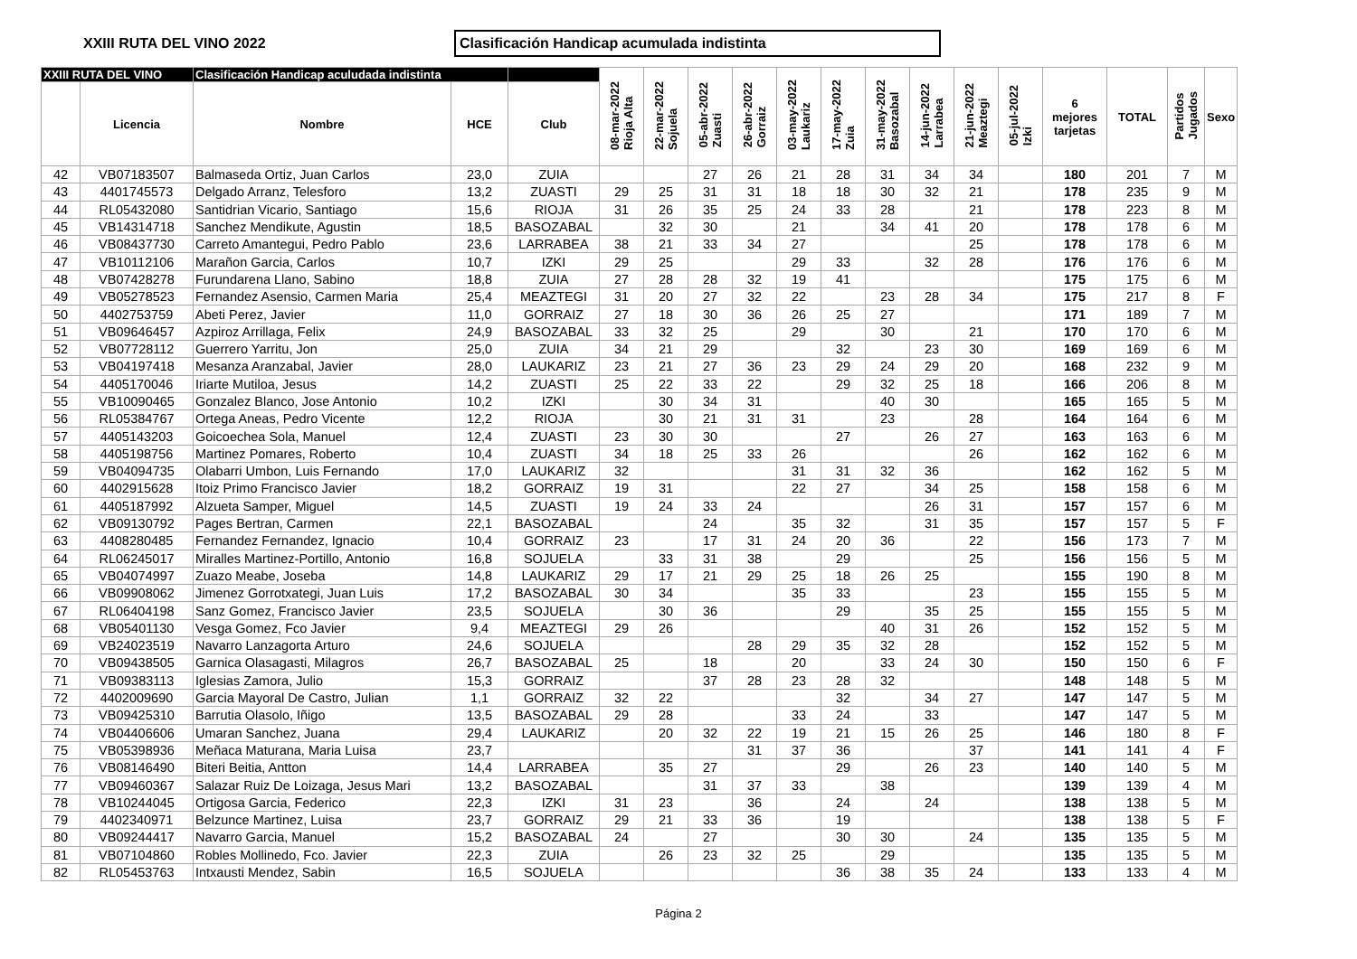XXIII RUTA DEL VINO 2022
Clasificación Handicap acumulada indistinta
| XXIII RUTA DEL VINO | | Clasificación Handicap aculudada indistinta | | | 08-mar-2022 Rioja Alta | 22-mar-2022 Sojuela | 05-abr-2022 Zuasti | 26-abr-2022 Gorraiz | 03-may-2022 Laukariz | 17-may-2022 Zuia | 31-may-2022 Basozabal | 14-jun-2022 Larrabea | 21-jun-2022 Meaztegi | 05-jul-2022 Izki | 6 mejores tarjetas | TOTAL | Partidos Jugados | Sexo |
| --- | --- | --- | --- | --- | --- | --- | --- | --- | --- | --- | --- | --- | --- | --- | --- | --- | --- | --- |
| | Licencia | Nombre | HCE | Club | | | | | | | | | | | | | | |
| 42 | VB07183507 | Balmaseda Ortiz, Juan Carlos | 23,0 | ZUIA | | | 27 | 26 | 21 | 28 | 31 | 34 | 34 | | 180 | 201 | 7 | M |
| 43 | 4401745573 | Delgado Arranz, Telesforo | 13,2 | ZUASTI | 29 | 25 | 31 | 31 | 18 | 18 | 30 | 32 | 21 | | 178 | 235 | 9 | M |
| 44 | RL05432080 | Santidrian Vicario, Santiago | 15,6 | RIOJA | 31 | 26 | 35 | 25 | 24 | 33 | 28 | | 21 | | 178 | 223 | 8 | M |
| 45 | VB14314718 | Sanchez Mendikute, Agustin | 18,5 | BASOZABAL | | 32 | 30 | | 21 | | 34 | 41 | 20 | | 178 | 178 | 6 | M |
| 46 | VB08437730 | Carreto Amantegui, Pedro Pablo | 23,6 | LARRABEA | 38 | 21 | 33 | 34 | 27 | | | | 25 | | 178 | 178 | 6 | M |
| 47 | VB10112106 | Marañon Garcia, Carlos | 10,7 | IZKI | 29 | 25 | | | 29 | 33 | | 32 | 28 | | 176 | 176 | 6 | M |
| 48 | VB07428278 | Furundarena Llano, Sabino | 18,8 | ZUIA | 27 | 28 | 28 | 32 | 19 | 41 | | | | | 175 | 175 | 6 | M |
| 49 | VB05278523 | Fernandez Asensio, Carmen Maria | 25,4 | MEAZTEGI | 31 | 20 | 27 | 32 | 22 | | 23 | 28 | 34 | | 175 | 217 | 8 | F |
| 50 | 4402753759 | Abeti Perez, Javier | 11,0 | GORRAIZ | 27 | 18 | 30 | 36 | 26 | 25 | 27 | | | | 171 | 189 | 7 | M |
| 51 | VB09646457 | Azpiroz Arrillaga, Felix | 24,9 | BASOZABAL | 33 | 32 | 25 | | 29 | | 30 | | 21 | | 170 | 170 | 6 | M |
| 52 | VB07728112 | Guerrero Yarritu, Jon | 25,0 | ZUIA | 34 | 21 | 29 | | | 32 | | 23 | 30 | | 169 | 169 | 6 | M |
| 53 | VB04197418 | Mesanza Aranzabal, Javier | 28,0 | LAUKARIZ | 23 | 21 | 27 | 36 | 23 | 29 | 24 | 29 | 20 | | 168 | 232 | 9 | M |
| 54 | 4405170046 | Iriarte Mutiloa, Jesus | 14,2 | ZUASTI | 25 | 22 | 33 | 22 | | 29 | 32 | 25 | 18 | | 166 | 206 | 8 | M |
| 55 | VB10090465 | Gonzalez Blanco, Jose Antonio | 10,2 | IZKI | | 30 | 34 | 31 | | | 40 | 30 | | | 165 | 165 | 5 | M |
| 56 | RL05384767 | Ortega Aneas, Pedro Vicente | 12,2 | RIOJA | | 30 | 21 | 31 | 31 | | 23 | | 28 | | 164 | 164 | 6 | M |
| 57 | 4405143203 | Goicoechea Sola, Manuel | 12,4 | ZUASTI | 23 | 30 | 30 | | | 27 | | 26 | 27 | | 163 | 163 | 6 | M |
| 58 | 4405198756 | Martinez Pomares, Roberto | 10,4 | ZUASTI | 34 | 18 | 25 | 33 | 26 | | | | 26 | | 162 | 162 | 6 | M |
| 59 | VB04094735 | Olabarri Umbon, Luis Fernando | 17,0 | LAUKARIZ | 32 | | | | 31 | 31 | 32 | 36 | | | 162 | 162 | 5 | M |
| 60 | 4402915628 | Itoiz Primo Francisco Javier | 18,2 | GORRAIZ | 19 | 31 | | | 22 | 27 | | 34 | 25 | | 158 | 158 | 6 | M |
| 61 | 4405187992 | Alzueta Samper, Miguel | 14,5 | ZUASTI | 19 | 24 | 33 | 24 | | | | 26 | 31 | | 157 | 157 | 6 | M |
| 62 | VB09130792 | Pages Bertran, Carmen | 22,1 | BASOZABAL | | | 24 | | 35 | 32 | | 31 | 35 | | 157 | 157 | 5 | F |
| 63 | 4408280485 | Fernandez Fernandez, Ignacio | 10,4 | GORRAIZ | 23 | | 17 | 31 | 24 | 20 | 36 | | 22 | | 156 | 173 | 7 | M |
| 64 | RL06245017 | Miralles Martinez-Portillo, Antonio | 16,8 | SOJUELA | | 33 | 31 | 38 | | 29 | | | 25 | | 156 | 156 | 5 | M |
| 65 | VB04074997 | Zuazo Meabe, Joseba | 14,8 | LAUKARIZ | 29 | 17 | 21 | 29 | 25 | 18 | 26 | 25 | | | 155 | 190 | 8 | M |
| 66 | VB09908062 | Jimenez Gorrotxategi, Juan Luis | 17,2 | BASOZABAL | 30 | 34 | | | 35 | 33 | | | 23 | | 155 | 155 | 5 | M |
| 67 | RL06404198 | Sanz Gomez, Francisco Javier | 23,5 | SOJUELA | | 30 | 36 | | | 29 | | 35 | 25 | | 155 | 155 | 5 | M |
| 68 | VB05401130 | Vesga Gomez, Fco Javier | 9,4 | MEAZTEGI | 29 | 26 | | | | | 40 | 31 | 26 | | 152 | 152 | 5 | M |
| 69 | VB24023519 | Navarro Lanzagorta Arturo | 24,6 | SOJUELA | | | | 28 | 29 | 35 | 32 | 28 | | | 152 | 152 | 5 | M |
| 70 | VB09438505 | Garnica Olasagasti, Milagros | 26,7 | BASOZABAL | 25 | | 18 | | 20 | | 33 | 24 | 30 | | 150 | 150 | 6 | F |
| 71 | VB09383113 | Iglesias Zamora, Julio | 15,3 | GORRAIZ | | | 37 | 28 | 23 | 28 | 32 | | | | 148 | 148 | 5 | M |
| 72 | 4402009690 | Garcia Mayoral De Castro, Julian | 1,1 | GORRAIZ | 32 | 22 | | | | 32 | | 34 | 27 | | 147 | 147 | 5 | M |
| 73 | VB09425310 | Barrutia Olasolo, Iñigo | 13,5 | BASOZABAL | 29 | 28 | | | 33 | 24 | | 33 | | | 147 | 147 | 5 | M |
| 74 | VB04406606 | Umaran Sanchez, Juana | 29,4 | LAUKARIZ | | 20 | 32 | 22 | 19 | 21 | 15 | 26 | 25 | | 146 | 180 | 8 | F |
| 75 | VB05398936 | Meñaca Maturana, Maria Luisa | 23,7 | | | | | 31 | 37 | 36 | | | 37 | | 141 | 141 | 4 | F |
| 76 | VB08146490 | Biteri Beitia, Antton | 14,4 | LARRABEA | | 35 | 27 | | | 29 | | 26 | 23 | | 140 | 140 | 5 | M |
| 77 | VB09460367 | Salazar Ruiz De Loizaga, Jesus Mari | 13,2 | BASOZABAL | | | 31 | 37 | 33 | | 38 | | | | 139 | 139 | 4 | M |
| 78 | VB10244045 | Ortigosa Garcia, Federico | 22,3 | IZKI | 31 | 23 | | 36 | | 24 | | 24 | | | 138 | 138 | 5 | M |
| 79 | 4402340971 | Belzunce Martinez, Luisa | 23,7 | GORRAIZ | 29 | 21 | 33 | 36 | | 19 | | | | | 138 | 138 | 5 | F |
| 80 | VB09244417 | Navarro Garcia, Manuel | 15,2 | BASOZABAL | 24 | | 27 | | | 30 | 30 | | 24 | | 135 | 135 | 5 | M |
| 81 | VB07104860 | Robles Mollinedo, Fco. Javier | 22,3 | ZUIA | | 26 | 23 | 32 | 25 | | 29 | | | | 135 | 135 | 5 | M |
| 82 | RL05453763 | Intxausti Mendez, Sabin | 16,5 | SOJUELA | | | | | | 36 | 38 | 35 | 24 | | 133 | 133 | 4 | M |
Página 2